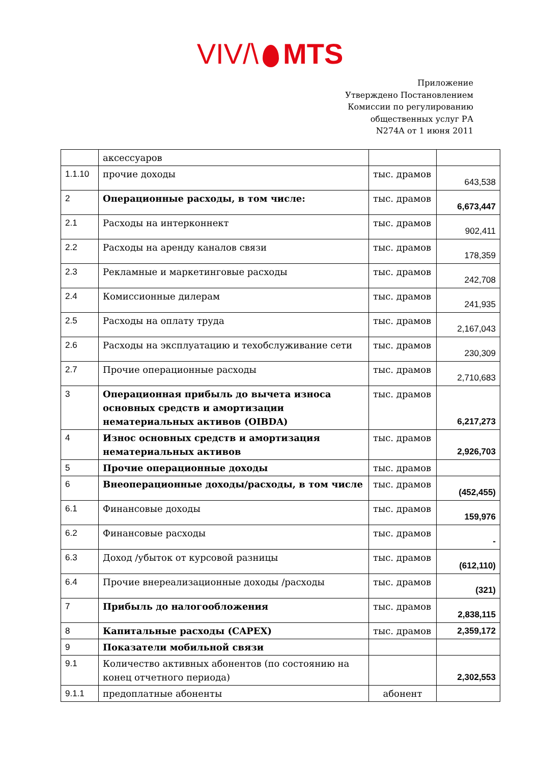VIV/\ MTS
Приложение
Утверждено Постановлением
Комиссии по регулированию
общественных услуг РА
N274A от 1 июня 2011
| | аксессуаров | | |
| 1.1.10 | прочие доходы | тыс. драмов | 643,538 |
| 2 | Операционные расходы, в том числе: | тыс. драмов | 6,673,447 |
| 2.1 | Расходы на интерконнект | тыс. драмов | 902,411 |
| 2.2 | Расходы на аренду каналов связи | тыс. драмов | 178,359 |
| 2.3 | Рекламные и маркетинговые расходы | тыс. драмов | 242,708 |
| 2.4 | Комиссионные дилерам | тыс. драмов | 241,935 |
| 2.5 | Расходы на оплату труда | тыс. драмов | 2,167,043 |
| 2.6 | Расходы на эксплуатацию и техобслуживание сети | тыс. драмов | 230,309 |
| 2.7 | Прочие операционные расходы | тыс. драмов | 2,710,683 |
| 3 | Операционная прибыль до вычета износа основных средств и амортизации нематериальных активов (OIBDA) | тыс. драмов | 6,217,273 |
| 4 | Износ основных средств и амортизация нематериальных активов | тыс. драмов | 2,926,703 |
| 5 | Прочие операционные доходы | тыс. драмов | |
| 6 | Внеоперационные доходы/расходы, в том числе | тыс. драмов | (452,455) |
| 6.1 | Финансовые доходы | тыс. драмов | 159,976 |
| 6.2 | Финансовые расходы | тыс. драмов | - |
| 6.3 | Доход /убыток от курсовой разницы | тыс. драмов | (612,110) |
| 6.4 | Прочие внереализационные доходы /расходы | тыс. драмов | (321) |
| 7 | Прибыль до налогообложения | тыс. драмов | 2,838,115 |
| 8 | Капитальные расходы (CAPEX) | тыс. драмов | 2,359,172 |
| 9 | Показатели мобильной связи | | |
| 9.1 | Количество активных абонентов (по состоянию на конец отчетного периода) | | 2,302,553 |
| 9.1.1 | предоплатные абоненты | абонент | |